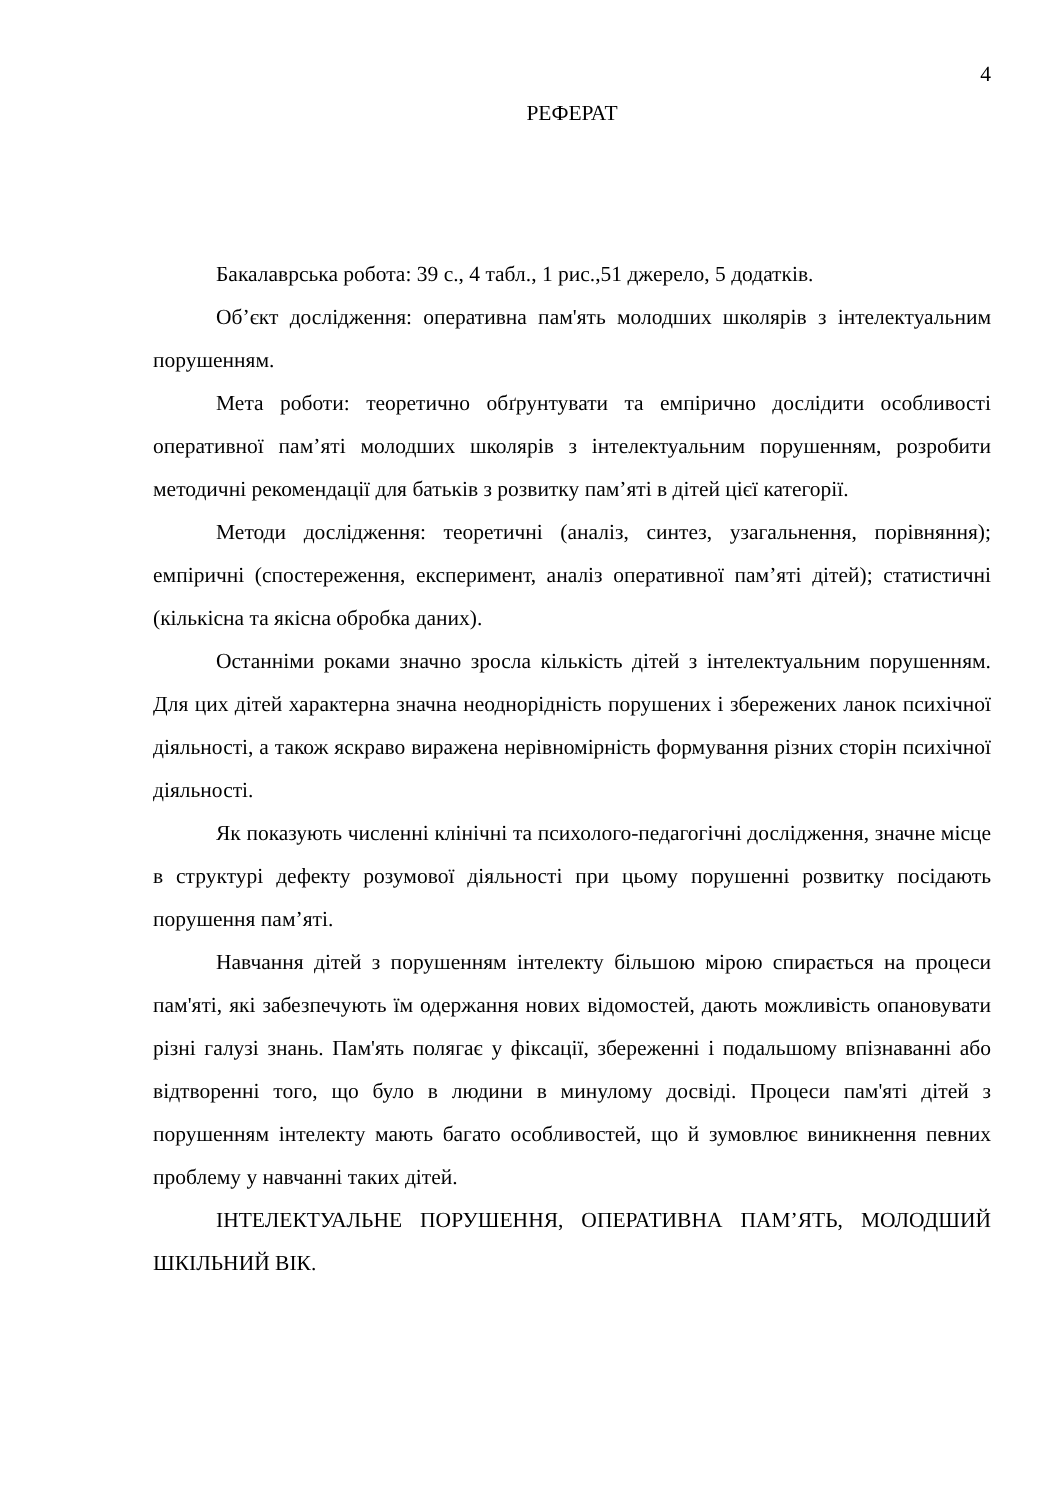4
РЕФЕРАТ
Бакалаврська робота: 39 с., 4 табл., 1 рис.,51 джерело, 5 додатків.
Об’єкт дослідження: оперативна пам'ять молодших школярів з інтелектуальним порушенням.
Мета роботи: теоретично обґрунтувати та емпірично дослідити особливості оперативної пам’яті молодших школярів з інтелектуальним порушенням, розробити методичні рекомендації для батьків з розвитку пам’яті в дітей цієї категорії.
Методи дослідження: теоретичні (аналіз, синтез, узагальнення, порівняння); емпіричні (спостереження, експеримент, аналіз оперативної пам’яті дітей); статистичні (кількісна та якісна обробка даних).
Останніми роками значно зросла кількість дітей з інтелектуальним порушенням. Для цих дітей характерна значна неоднорідність порушених і збережених ланок психічної діяльності, а також яскраво виражена нерівномірність формування різних сторін психічної діяльності.
Як показують численні клінічні та психолого-педагогічні дослідження, значне місце в структурі дефекту розумової діяльності при цьому порушенні розвитку посідають порушення пам’яті.
Навчання дітей з порушенням інтелекту більшою мірою спирається на процеси пам'яті, які забезпечують їм одержання нових відомостей, дають можливість опановувати різні галузі знань. Пам'ять полягає у фіксації, збереженні і подальшому впізнаванні або відтворенні того, що було в людини в минулому досвіді. Процеси пам'яті дітей з порушенням інтелекту мають багато особливостей, що й зумовлює виникнення певних проблему у навчанні таких дітей.
ІНТЕЛЕКТУАЛЬНЕ ПОРУШЕННЯ, ОПЕРАТИВНА ПАМ’ЯТЬ, МОЛОДШИЙ ШКІЛЬНИЙ ВІК.